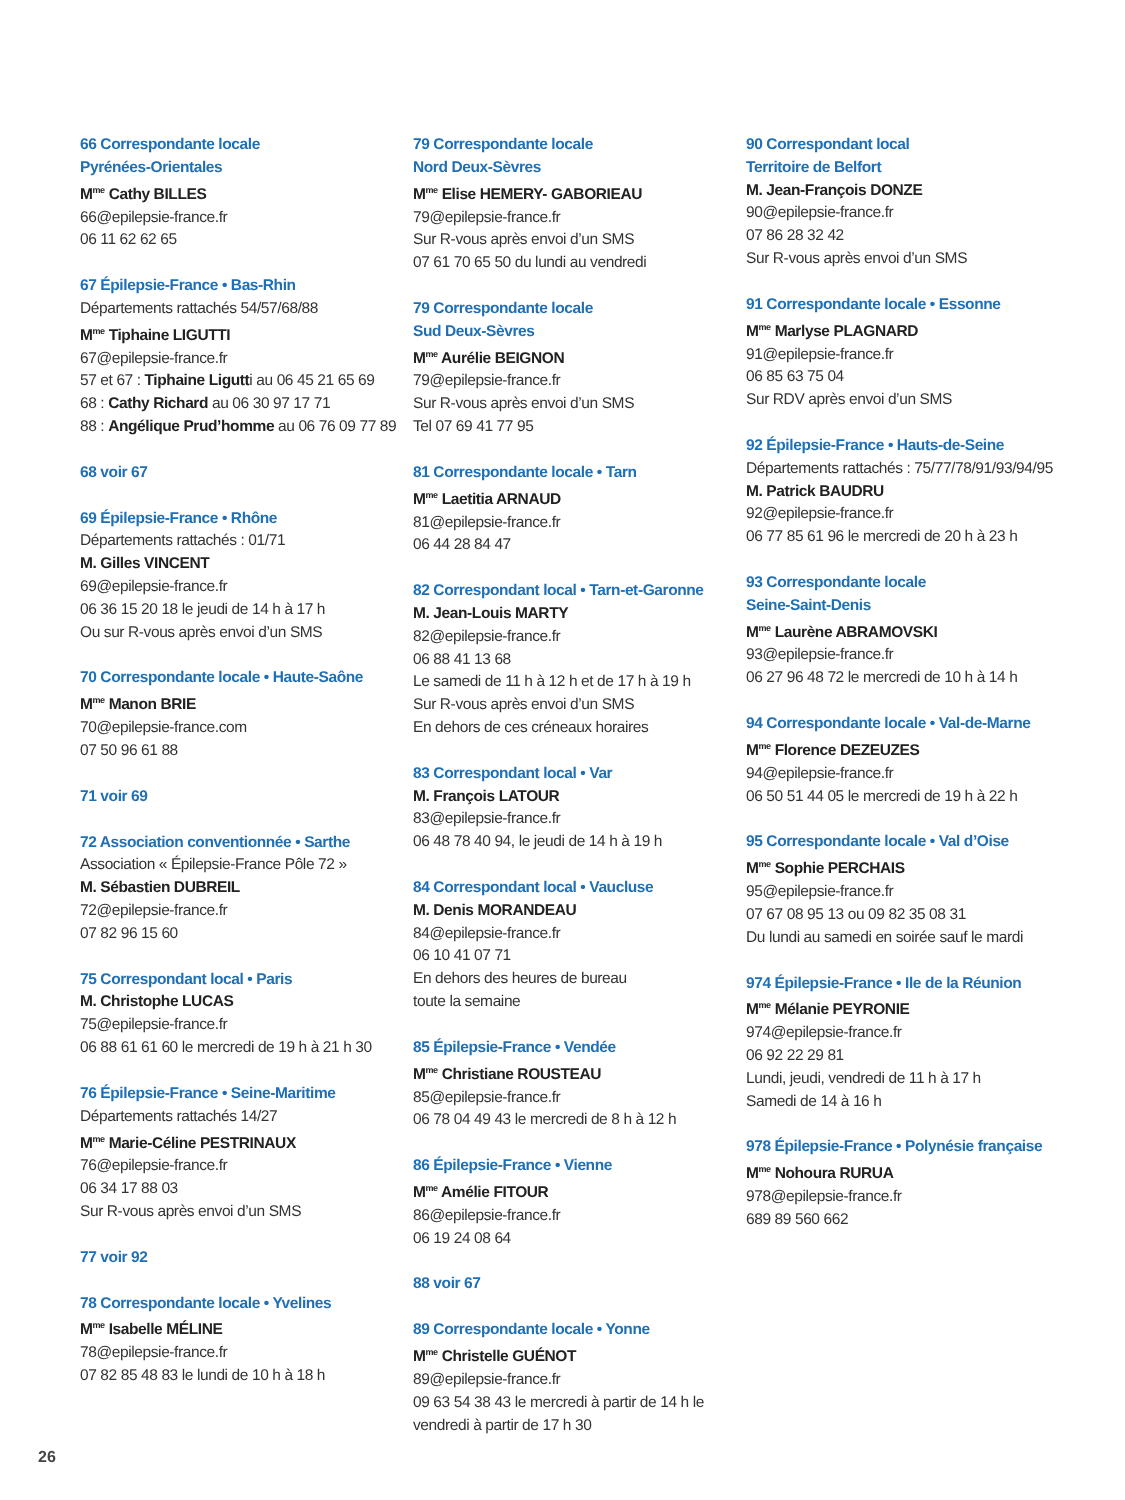66 Correspondante locale
Pyrénées-Orientales
M<sup>me</sup> Cathy BILLES
66@epilepsie-france.fr
06 11 62 62 65
67 Épilepsie-France • Bas-Rhin
Départements rattachés 54/57/68/88
M<sup>me</sup> Tiphaine LIGUTTI
67@epilepsie-france.fr
57 et 67 : Tiphaine Ligutti au 06 45 21 65 69
68 : Cathy Richard au 06 30 97 17 71
88 : Angélique Prud’homme au 06 76 09 77 89
68 voir 67
69 Épilepsie-France • Rhône
Départements rattachés : 01/71
M. Gilles VINCENT
69@epilepsie-france.fr
06 36 15 20 18 le jeudi de 14 h à 17 h
Ou sur R-vous après envoi d’un SMS
70 Correspondante locale • Haute-Saône
M<sup>me</sup> Manon BRIE
70@epilepsie-france.com
07 50 96 61 88
71 voir 69
72 Association conventionnée • Sarthe
Association « Épilepsie-France Pôle 72 »
M. Sébastien DUBREIL
72@epilepsie-france.fr
07 82 96 15 60
75 Correspondant local • Paris
M. Christophe LUCAS
75@epilepsie-france.fr
06 88 61 61 60 le mercredi de 19 h à 21 h 30
76 Épilepsie-France • Seine-Maritime
Départements rattachés 14/27
M<sup>me</sup> Marie-Céline PESTRINAUX
76@epilepsie-france.fr
06 34 17 88 03
Sur R-vous après envoi d’un SMS
77 voir 92
78 Correspondante locale • Yvelines
M<sup>me</sup> Isabelle MÉLINE
78@epilepsie-france.fr
07 82 85 48 83 le lundi de 10 h à 18 h
79 Correspondante locale
Nord Deux-Sèvres
M<sup>me</sup> Elise HEMERY- GABORIEAU
79@epilepsie-france.fr
Sur R-vous après envoi d’un SMS
07 61 70 65 50 du lundi au vendredi
79 Correspondante locale
Sud Deux-Sèvres
M<sup>me</sup> Aurélie BEIGNON
79@epilepsie-france.fr
Sur R-vous après envoi d’un SMS
Tel 07 69 41 77 95
81 Correspondante locale • Tarn
M<sup>me</sup> Laetitia ARNAUD
81@epilepsie-france.fr
06 44 28 84 47
82 Correspondant local • Tarn-et-Garonne
M. Jean-Louis MARTY
82@epilepsie-france.fr
06 88 41 13 68
Le samedi de 11 h à 12 h et de 17 h à 19 h
Sur R-vous après envoi d’un SMS
En dehors de ces créneaux horaires
83 Correspondant local • Var
M. François LATOUR
83@epilepsie-france.fr
06 48 78 40 94, le jeudi de 14 h à 19 h
84 Correspondant local • Vaucluse
M. Denis MORANDEAU
84@epilepsie-france.fr
06 10 41 07 71
En dehors des heures de bureau
toute la semaine
85 Épilepsie-France • Vendée
M<sup>me</sup> Christiane ROUSTEAU
85@epilepsie-france.fr
06 78 04 49 43 le mercredi de 8 h à 12 h
86 Épilepsie-France • Vienne
M<sup>me</sup> Amélie FITOUR
86@epilepsie-france.fr
06 19 24 08 64
88 voir 67
89 Correspondante locale • Yonne
M<sup>me</sup> Christelle GUÉNOT
89@epilepsie-france.fr
09 63 54 38 43 le mercredi à partir de 14 h le vendredi à partir de 17 h 30
90 Correspondant local
Territoire de Belfort
M. Jean-François DONZE
90@epilepsie-france.fr
07 86 28 32 42
Sur R-vous après envoi d’un SMS
91 Correspondante locale • Essonne
M<sup>me</sup> Marlyse PLAGNARD
91@epilepsie-france.fr
06 85 63 75 04
Sur RDV après envoi d’un SMS
92 Épilepsie-France • Hauts-de-Seine
Départements rattachés : 75/77/78/91/93/94/95
M. Patrick BAUDRU
92@epilepsie-france.fr
06 77 85 61 96 le mercredi de 20 h à 23 h
93 Correspondante locale
Seine-Saint-Denis
M<sup>me</sup> Laurène ABRAMOVSKI
93@epilepsie-france.fr
06 27 96 48 72 le mercredi de 10 h à 14 h
94 Correspondante locale • Val-de-Marne
M<sup>me</sup> Florence DEZEUZES
94@epilepsie-france.fr
06 50 51 44 05 le mercredi de 19 h à 22 h
95 Correspondante locale • Val d’Oise
M<sup>me</sup> Sophie PERCHAIS
95@epilepsie-france.fr
07 67 08 95 13 ou 09 82 35 08 31
Du lundi au samedi en soirée sauf le mardi
974 Épilepsie-France • Ile de la Réunion
M<sup>me</sup> Mélanie PEYRONIE
974@epilepsie-france.fr
06 92 22 29 81
Lundi, jeudi, vendredi de 11 h à 17 h
Samedi de 14 à 16 h
978 Épilepsie-France • Polynésie française
M<sup>me</sup> Nohoura RURUA
978@epilepsie-france.fr
689 89 560 662
26